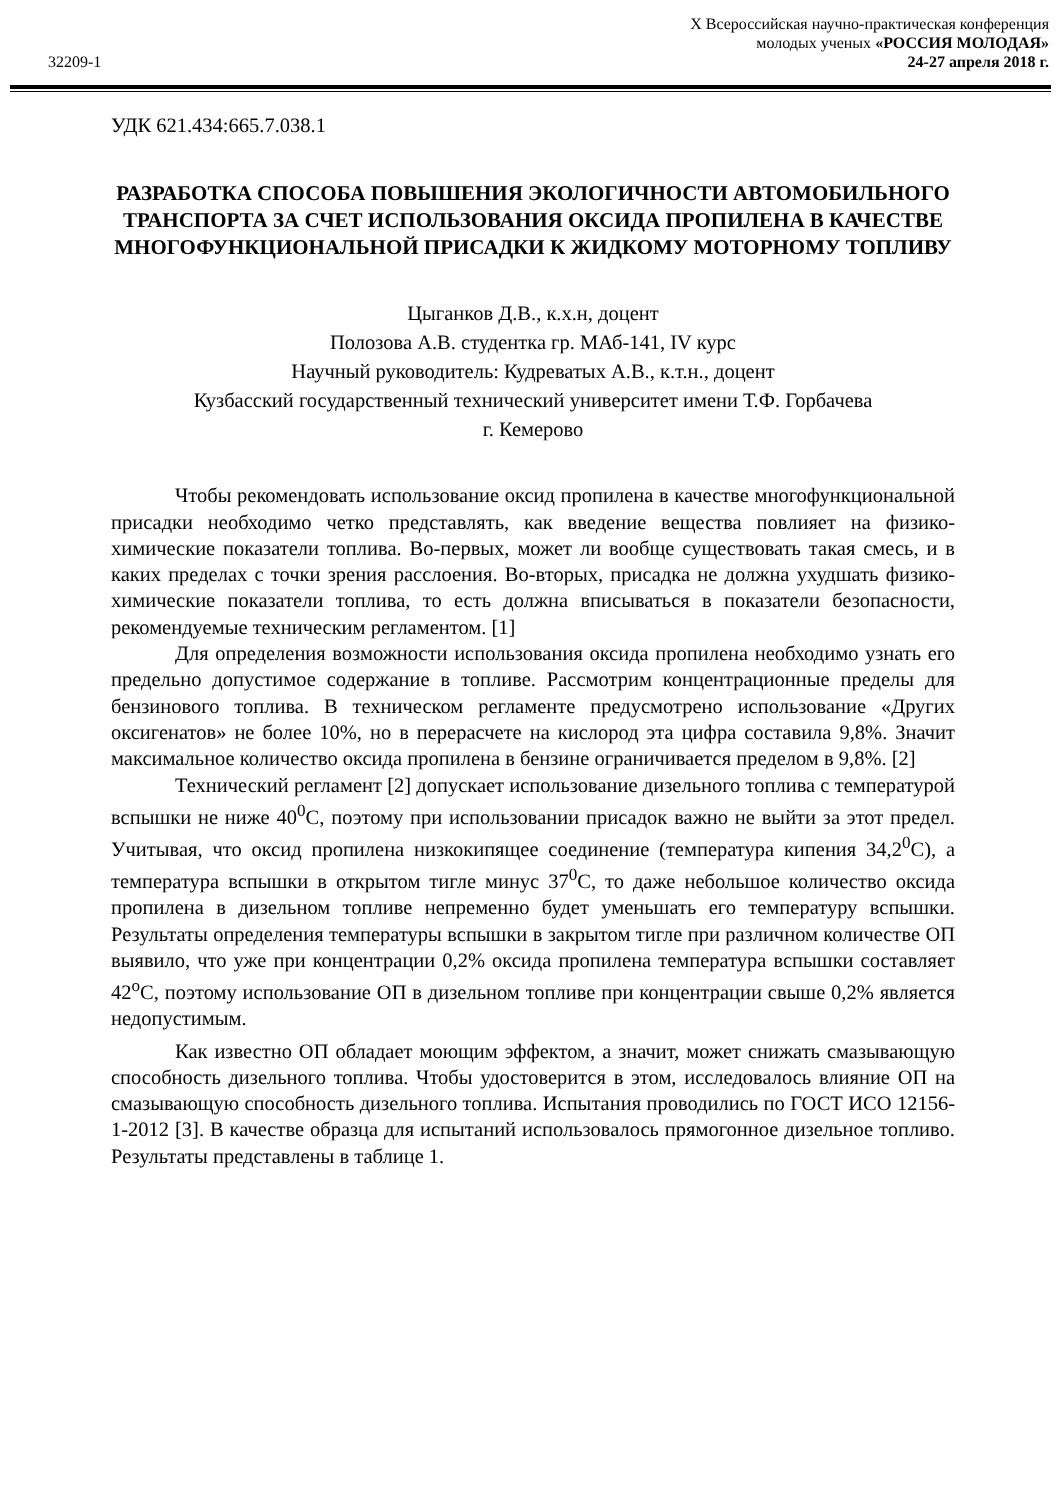32209-1
X Всероссийская научно-практическая конференция
молодых ученых «РОССИЯ МОЛОДАЯ»
24-27 апреля 2018 г.
УДК 621.434:665.7.038.1
РАЗРАБОТКА СПОСОБА ПОВЫШЕНИЯ ЭКОЛОГИЧНОСТИ АВТОМОБИЛЬНОГО ТРАНСПОРТА ЗА СЧЕТ ИСПОЛЬЗОВАНИЯ ОКСИДА ПРОПИЛЕНА В КАЧЕСТВЕ МНОГОФУНКЦИОНАЛЬНОЙ ПРИСАДКИ К ЖИДКОМУ МОТОРНОМУ ТОПЛИВУ
Цыганков Д.В., к.х.н, доцент
Полозова А.В. студентка гр. МАб-141, IV курс
Научный руководитель: Кудреватых А.В., к.т.н., доцент
Кузбасский государственный технический университет имени Т.Ф. Горбачева
г. Кемерово
Чтобы рекомендовать использование оксид пропилена в качестве многофункциональной присадки необходимо четко представлять, как введение вещества повлияет на физико- химические показатели топлива. Во-первых, может ли вообще существовать такая смесь, и в каких пределах с точки зрения расслоения. Во-вторых, присадка не должна ухудшать физико-химические показатели топлива, то есть должна вписываться в показатели безопасности, рекомендуемые техническим регламентом. [1]
Для определения возможности использования оксида пропилена необходимо узнать его предельно допустимое содержание в топливе. Рассмотрим концентрационные пределы для бензинового топлива. В техническом регламенте предусмотрено использование «Других оксигенатов» не более 10%, но в перерасчете на кислород эта цифра составила 9,8%. Значит максимальное количество оксида пропилена в бензине ограничивается пределом в 9,8%. [2]
Технический регламент [2] допускает использование дизельного топлива с температурой вспышки не ниже 40<sup>0</sup>С, поэтому при использовании присадок важно не выйти за этот предел. Учитывая, что оксид пропилена низкокипящее соединение (температура кипения 34,2<sup>0</sup>С), а температура вспышки в открытом тигле минус 37<sup>0</sup>С, то даже небольшое количество оксида пропилена в дизельном топливе непременно будет уменьшать его температуру вспышки. Результаты определения температуры вспышки в закрытом тигле при различном количестве ОП выявило, что уже при концентрации 0,2% оксида пропилена температура вспышки составляет 42<sup>о</sup>С, поэтому использование ОП в дизельном топливе при концентрации свыше 0,2% является недопустимым.
Как известно ОП обладает моющим эффектом, а значит, может снижать смазывающую способность дизельного топлива. Чтобы удостоверится в этом, исследовалось влияние ОП на смазывающую способность дизельного топлива. Испытания проводились по ГОСТ ИСО 12156-1-2012 [3]. В качестве образца для испытаний использовалось прямогонное дизельное топливо. Результаты представлены в таблице 1.